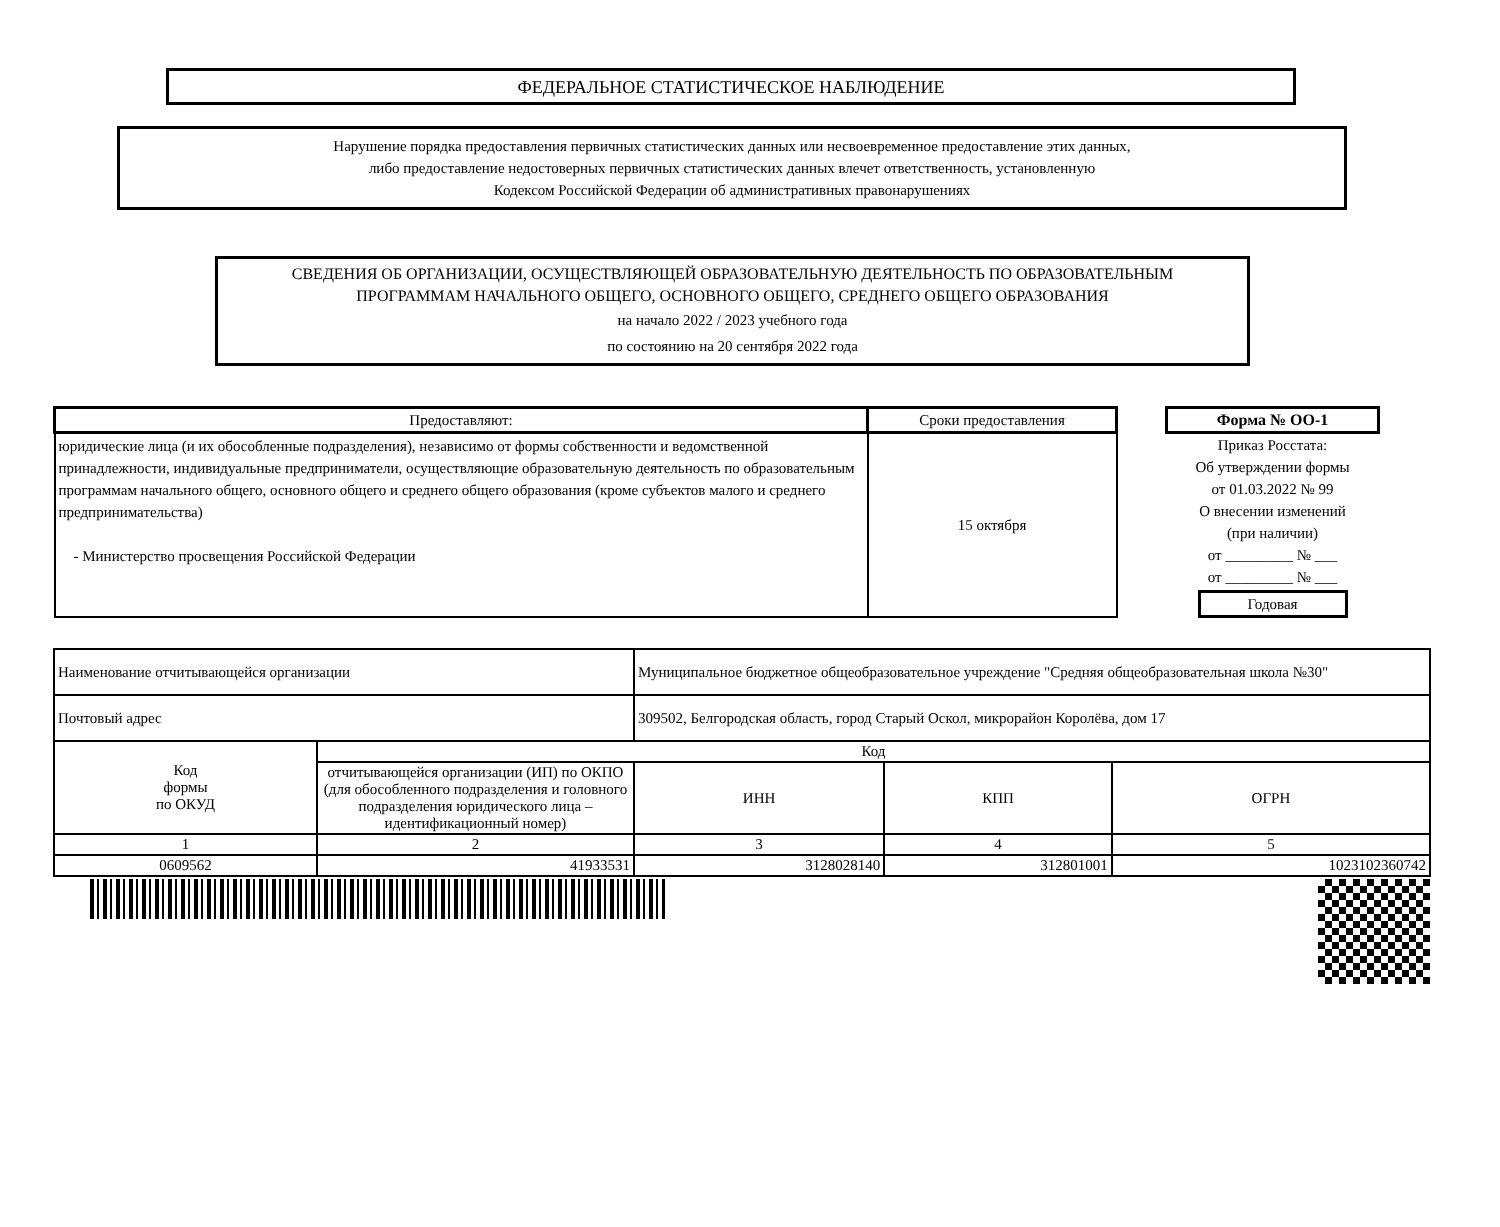ФЕДЕРАЛЬНОЕ СТАТИСТИЧЕСКОЕ НАБЛЮДЕНИЕ
Нарушение порядка предоставления первичных статистических данных или несвоевременное предоставление этих данных,
либо предоставление недостоверных первичных статистических данных влечет ответственность, установленную
Кодексом Российской Федерации об административных правонарушениях
СВЕДЕНИЯ ОБ ОРГАНИЗАЦИИ, ОСУЩЕСТВЛЯЮЩЕЙ ОБРАЗОВАТЕЛЬНУЮ ДЕЯТЕЛЬНОСТЬ ПО ОБРАЗОВАТЕЛЬНЫМ
ПРОГРАММАМ НАЧАЛЬНОГО ОБЩЕГО, ОСНОВНОГО ОБЩЕГО, СРЕДНЕГО ОБЩЕГО ОБРАЗОВАНИЯ
на начало 2022 / 2023 учебного года
по состоянию на 20 сентября 2022 года
| Предоставляют: | Сроки предоставления |
| --- | --- |
| юридические лица (и их обособленные подразделения), независимо от формы собственности и ведомственной принадлежности, индивидуальные предприниматели, осуществляющие образовательную деятельность по образовательным программам начального общего, основного общего и среднего общего образования (кроме субъектов малого и среднего предпринимательства) - Министерство просвещения Российской Федерации | 15 октября |
Форма № ОО-1
Приказ Росстата:
Об утверждении формы
от 01.03.2022 № 99
О внесении изменений
(при наличии)
от _________ № ___
от _________ № ___
Годовая
| Наименование отчитывающейся организации | | Муниципальное бюджетное общеобразовательное учреждение "Средняя общеобразовательная школа №30" | | | |
| Почтовый адрес | | 309502, Белгородская область, город Старый Оскол, микрорайон Королёва, дом 17 | | | |
| Код формы по ОКУД | Код | | | | |
| | отчитывающейся организации (ИП) по ОКПО (для обособленного подразделения и головного подразделения юридического лица – идентификационный номер) | | ИНН | КПП | ОГРН |
| 1 | 2 | | 3 | 4 | 5 |
| 0609562 | 41933531 | | 3128028140 | 312801001 | 1023102360742 |